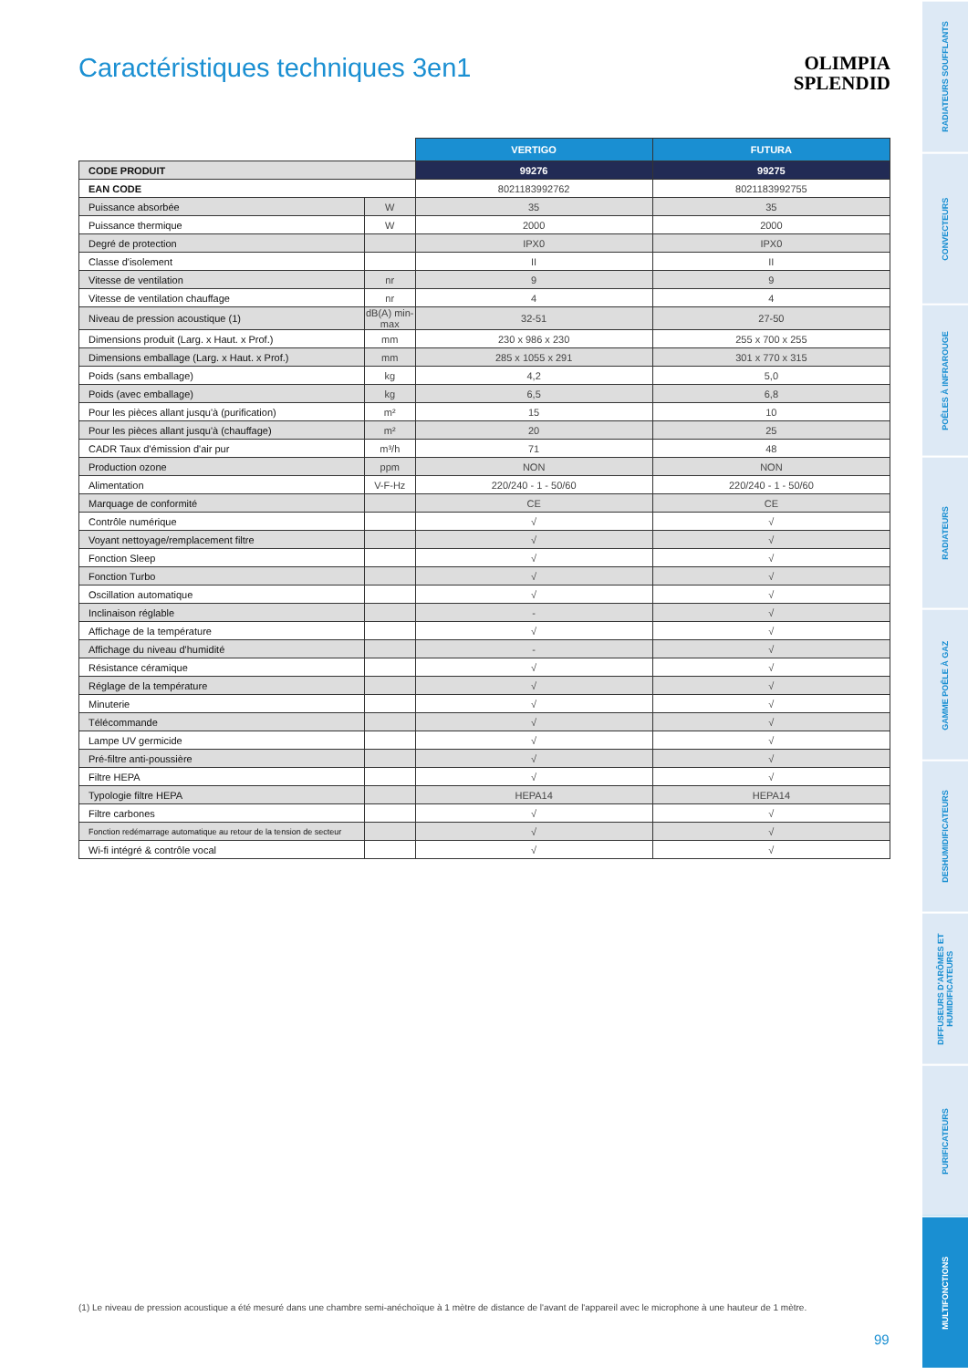Caractéristiques techniques 3en1
OLIMPIA
SPLENDID
| | | VERTIGO | FUTURA |
| --- | --- | --- | --- |
| CODE PRODUIT | | 99276 | 99275 |
| EAN CODE | | 8021183992762 | 8021183992755 |
| Puissance absorbée | W | 35 | 35 |
| Puissance thermique | W | 2000 | 2000 |
| Degré de protection | | IPX0 | IPX0 |
| Classe d'isolement | | II | II |
| Vitesse de ventilation | nr | 9 | 9 |
| Vitesse de ventilation chauffage | nr | 4 | 4 |
| Niveau de pression acoustique (1) | dB(A) min-max | 32-51 | 27-50 |
| Dimensions produit (Larg. x Haut. x Prof.) | mm | 230 x 986 x 230 | 255 x 700 x 255 |
| Dimensions emballage (Larg. x Haut. x Prof.) | mm | 285 x 1055 x 291 | 301 x 770 x 315 |
| Poids (sans emballage) | kg | 4,2 | 5,0 |
| Poids (avec emballage) | kg | 6,5 | 6,8 |
| Pour les pièces allant jusqu'à (purification) | m² | 15 | 10 |
| Pour les pièces allant jusqu'à (chauffage) | m² | 20 | 25 |
| CADR Taux d'émission d'air pur | m³/h | 71 | 48 |
| Production ozone | ppm | NON | NON |
| Alimentation | V-F-Hz | 220/240 - 1 - 50/60 | 220/240 - 1 - 50/60 |
| Marquage de conformité | | CE | CE |
| Contrôle numérique | | √ | √ |
| Voyant nettoyage/remplacement filtre | | √ | √ |
| Fonction Sleep | | √ | √ |
| Fonction Turbo | | √ | √ |
| Oscillation automatique | | √ | √ |
| Inclinaison réglable | | - | √ |
| Affichage de la température | | √ | √ |
| Affichage du niveau d'humidité | | - | √ |
| Résistance céramique | | √ | √ |
| Réglage de la température | | √ | √ |
| Minuterie | | √ | √ |
| Télécommande | | √ | √ |
| Lampe UV germicide | | √ | √ |
| Pré-filtre anti-poussière | | √ | √ |
| Filtre HEPA | | √ | √ |
| Typologie filtre HEPA | | HEPA14 | HEPA14 |
| Filtre carbones | | √ | √ |
| Fonction redémarrage automatique au retour de la tension de secteur | | √ | √ |
| Wi-fi intégré & contrôle vocal | | √ | √ |
(1) Le niveau de pression acoustique a été mesuré dans une chambre semi-anéchoïque à 1 mètre de distance de l'avant de l'appareil avec le microphone à une hauteur de 1 mètre.
99
RADIATEURS SOUFFLANTS
CONVECTEURS
POÊLES À INFRAROUGE
RADIATEURS
GAMME POÊLE À GAZ
DESHUMIDIFICATEURS
DIFFUSEURS D'ARÔMES ET HUMIDIFICATEURS
PURIFICATEURS
MULTIFONCTIONS